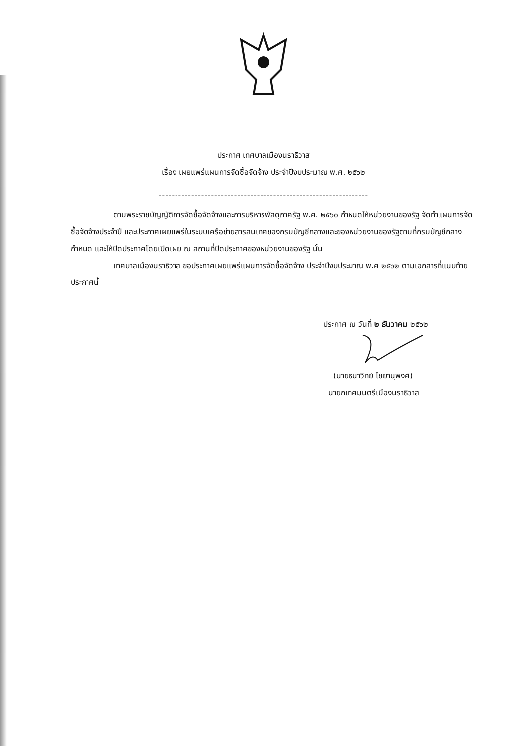ประกาศ เทศบาลเมืองนราธิวาส
เรื่อง เผยแพร่แผนการจัดซื้อจัดจ้าง ประจำปีงบประมาณ พ.ศ. ๒๕๖๒
----------------------------------------------------------------
ตามพระราชบัญญัติการจัดซื้อจัดจ้างและการบริหารพัสดุภาครัฐ พ.ศ. ๒๕๖๐ กำหนดให้หน่วยงานของรัฐ จัดทำแผนการจัดซื้อจัดจ้างประจำปี และประกาศเผยแพร่ในระบบเครือข่ายสารสนเทศของกรมบัญชีกลางและของหน่วยงานของรัฐตามที่กรมบัญชีกลางกำหนด และให้ปิดประกาศโดยเปิดเผย ณ สถานที่ปิดประกาศของหน่วยงานของรัฐ นั้น
เทศบาลเมืองนราธิวาส ขอประกาศเผยแพร่แผนการจัดซื้อจัดจ้าง ประจำปีงบประมาณ พ.ศ ๒๕๖๒ ตามเอกสารที่แนบท้ายประกาศนี้
ประกาศ ณ วันที่ ๒ ธันวาคม ๒๕๖๒
(นายธนาวิทย์ ไชยานุพงศ์)
นายกเทศมนตรีเมืองนราธิวาส